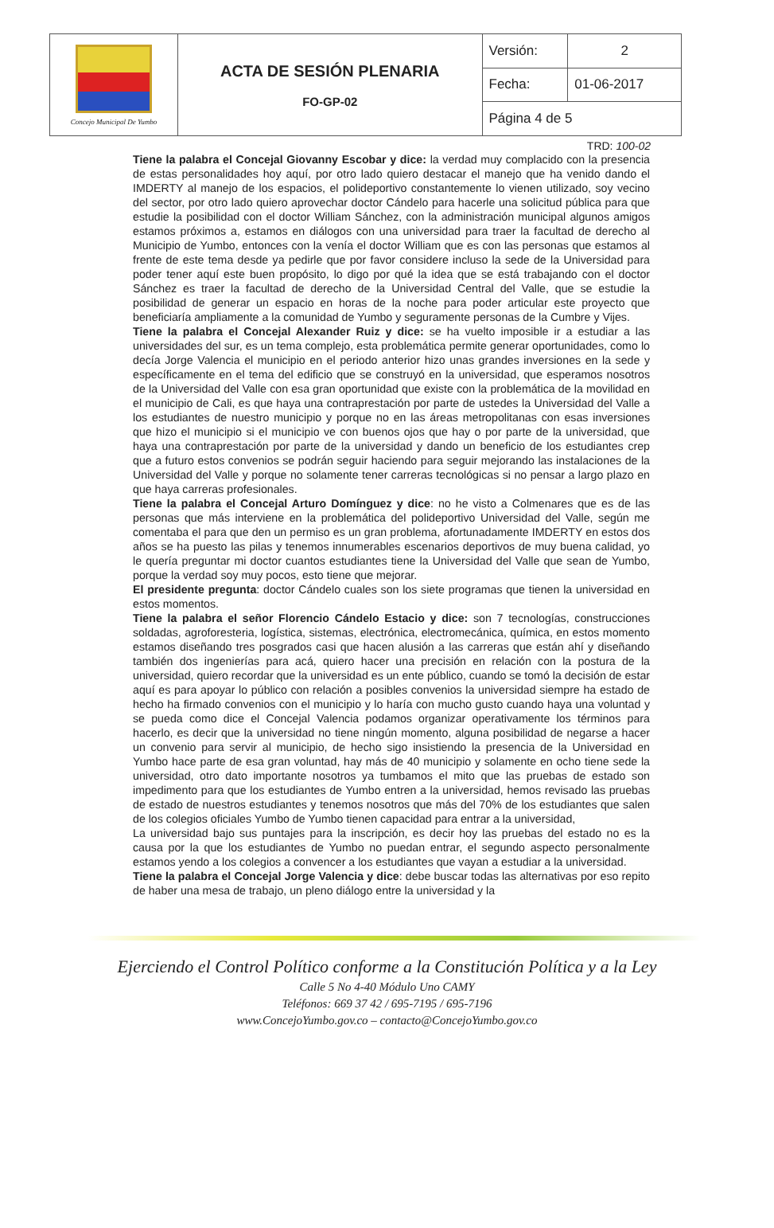| Concejo Municipal De Yumbo | ACTA DE SESIÓN PLENARIA FO-GP-02 | Versión: | 2 |
| | | Fecha: | 01-06-2017 |
| | | Página 4 de 5 | |
TRD: 100-02
Tiene la palabra el Concejal Giovanny Escobar y dice: la verdad muy complacido con la presencia de estas personalidades hoy aquí, por otro lado quiero destacar el manejo que ha venido dando el IMDERTY al manejo de los espacios, el polideportivo constantemente lo vienen utilizado, soy vecino del sector, por otro lado quiero aprovechar doctor Cándelo para hacerle una solicitud pública para que estudie la posibilidad con el doctor William Sánchez, con la administración municipal algunos amigos estamos próximos a, estamos en diálogos con una universidad para traer la facultad de derecho al Municipio de Yumbo, entonces con la venía el doctor William que es con las personas que estamos al frente de este tema desde ya pedirle que por favor considere incluso la sede de la Universidad para poder tener aquí este buen propósito, lo digo por qué la idea que se está trabajando con el doctor Sánchez es traer la facultad de derecho de la Universidad Central del Valle, que se estudie la posibilidad de generar un espacio en horas de la noche para poder articular este proyecto que beneficiaría ampliamente a la comunidad de Yumbo y seguramente personas de la Cumbre y Vijes.
Tiene la palabra el Concejal Alexander Ruiz y dice: se ha vuelto imposible ir a estudiar a las universidades del sur, es un tema complejo, esta problemática permite generar oportunidades, como lo decía Jorge Valencia el municipio en el periodo anterior hizo unas grandes inversiones en la sede y específicamente en el tema del edificio que se construyó en la universidad, que esperamos nosotros de la Universidad del Valle con esa gran oportunidad que existe con la problemática de la movilidad en el municipio de Cali, es que haya una contraprestación por parte de ustedes la Universidad del Valle a los estudiantes de nuestro municipio y porque no en las áreas metropolitanas con esas inversiones que hizo el municipio si el municipio ve con buenos ojos que hay o por parte de la universidad, que haya una contraprestación por parte de la universidad y dando un beneficio de los estudiantes crep que a futuro estos convenios se podrán seguir haciendo para seguir mejorando las instalaciones de la Universidad del Valle y porque no solamente tener carreras tecnológicas si no pensar a largo plazo en que haya carreras profesionales.
Tiene la palabra el Concejal Arturo Domínguez y dice: no he visto a Colmenares que es de las personas que más interviene en la problemática del polideportivo Universidad del Valle, según me comentaba el para que den un permiso es un gran problema, afortunadamente IMDERTY en estos dos años se ha puesto las pilas y tenemos innumerables escenarios deportivos de muy buena calidad, yo le quería preguntar mi doctor cuantos estudiantes tiene la Universidad del Valle que sean de Yumbo, porque la verdad soy muy pocos, esto tiene que mejorar.
El presidente pregunta: doctor Cándelo cuales son los siete programas que tienen la universidad en estos momentos.
Tiene la palabra el señor Florencio Cándelo Estacio y dice: son 7 tecnologías, construcciones soldadas, agroforesteria, logística, sistemas, electrónica, electromecánica, química, en estos momento estamos diseñando tres posgrados casi que hacen alusión a las carreras que están ahí y diseñando también dos ingenierías para acá, quiero hacer una precisión en relación con la postura de la universidad, quiero recordar que la universidad es un ente público, cuando se tomó la decisión de estar aquí es para apoyar lo público con relación a posibles convenios la universidad siempre ha estado de hecho ha firmado convenios con el municipio y lo haría con mucho gusto cuando haya una voluntad y se pueda como dice el Concejal Valencia podamos organizar operativamente los términos para hacerlo, es decir que la universidad no tiene ningún momento, alguna posibilidad de negarse a hacer un convenio para servir al municipio, de hecho sigo insistiendo la presencia de la Universidad en Yumbo hace parte de esa gran voluntad, hay más de 40 municipio y solamente en ocho tiene sede la universidad, otro dato importante nosotros ya tumbamos el mito que las pruebas de estado son impedimento para que los estudiantes de Yumbo entren a la universidad, hemos revisado las pruebas de estado de nuestros estudiantes y tenemos nosotros que más del 70% de los estudiantes que salen de los colegios oficiales Yumbo de Yumbo tienen capacidad para entrar a la universidad,
La universidad bajo sus puntajes para la inscripción, es decir hoy las pruebas del estado no es la causa por la que los estudiantes de Yumbo no puedan entrar, el segundo aspecto personalmente estamos yendo a los colegios a convencer a los estudiantes que vayan a estudiar a la universidad.
Tiene la palabra el Concejal Jorge Valencia y dice: debe buscar todas las alternativas por eso repito de haber una mesa de trabajo, un pleno diálogo entre la universidad y la
Ejerciendo el Control Político conforme a la Constitución Política y a la Ley
Calle 5 No 4-40 Módulo Uno CAMY
Teléfonos: 669 37 42 / 695-7195 / 695-7196
www.ConcejoYumbo.gov.co – contacto@ConcejoYumbo.gov.co